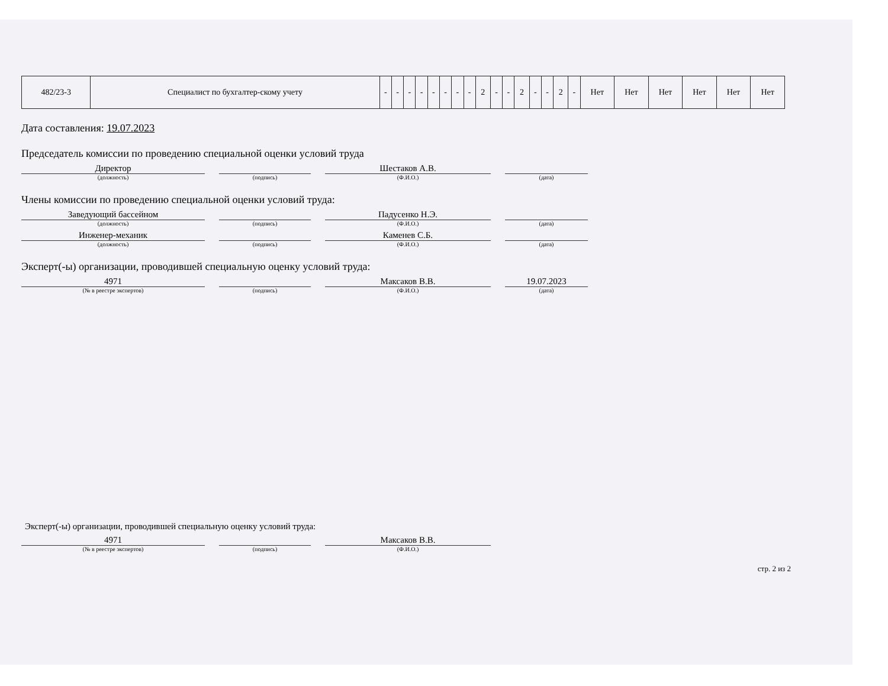| 482/23-3 | Специалист по бухгалтер-скому учету | - | - | - | - | - | - | - | - | 2 | - | - | 2 | - | - | 2 | - | Нет | Нет | Нет | Нет | Нет | Нет |
Дата составления: 19.07.2023
Председатель комиссии по проведению специальной оценки условий труда
Директор
(должность)
(подпись)
Шестаков А.В.
(Ф.И.О.)
(дата)
Члены комиссии по проведению специальной оценки условий труда:
Заведующий бассейном
(должность)
(подпись)
Падусенко Н.Э.
(Ф.И.О.)
(дата)
Инженер-механик
(должность)
(подпись)
Каменев С.Б.
(Ф.И.О.)
(дата)
Эксперт(-ы) организации, проводившей специальную оценку условий труда:
4971
(№ в реестре экспертов)
(подпись)
Максаков В.В.
(Ф.И.О.)
19.07.2023
(дата)
Эксперт(-ы) организации, проводившей специальную оценку условий труда:
4971
(№ в реестре экспертов)
(подпись)
Максаков В.В.
(Ф.И.О.)
стр. 2 из 2